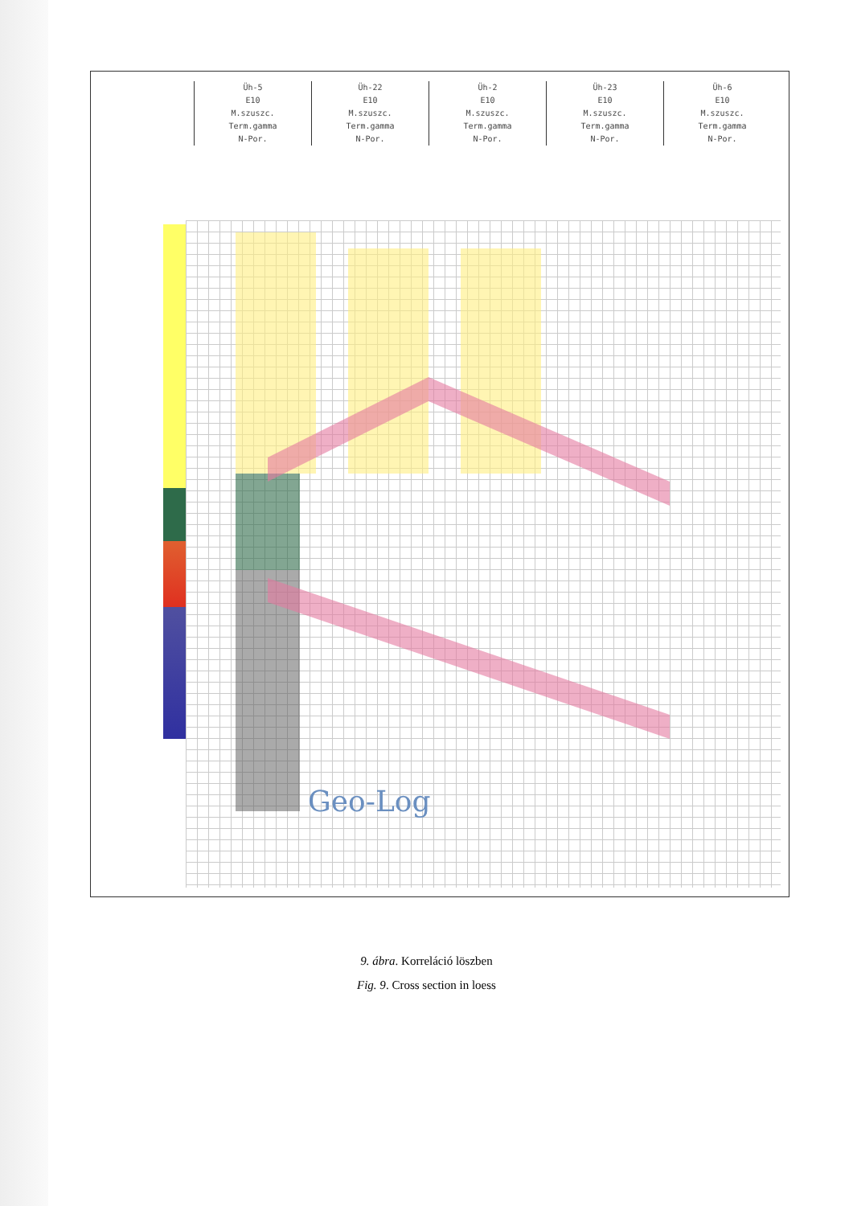Üh-5
E10
M.szuszc.
Term.gamma
N-Por.
Üh-22
E10
M.szuszc.
Term.gamma
N-Por.
Üh-2
E10
M.szuszc.
Term.gamma
N-Por.
Üh-23
E10
M.szuszc.
Term.gamma
N-Por.
Üh-6
E10
M.szuszc.
Term.gamma
N-Por.
Geo-Log
9. ábra. Korreláció löszben
Fig. 9. Cross section in loess